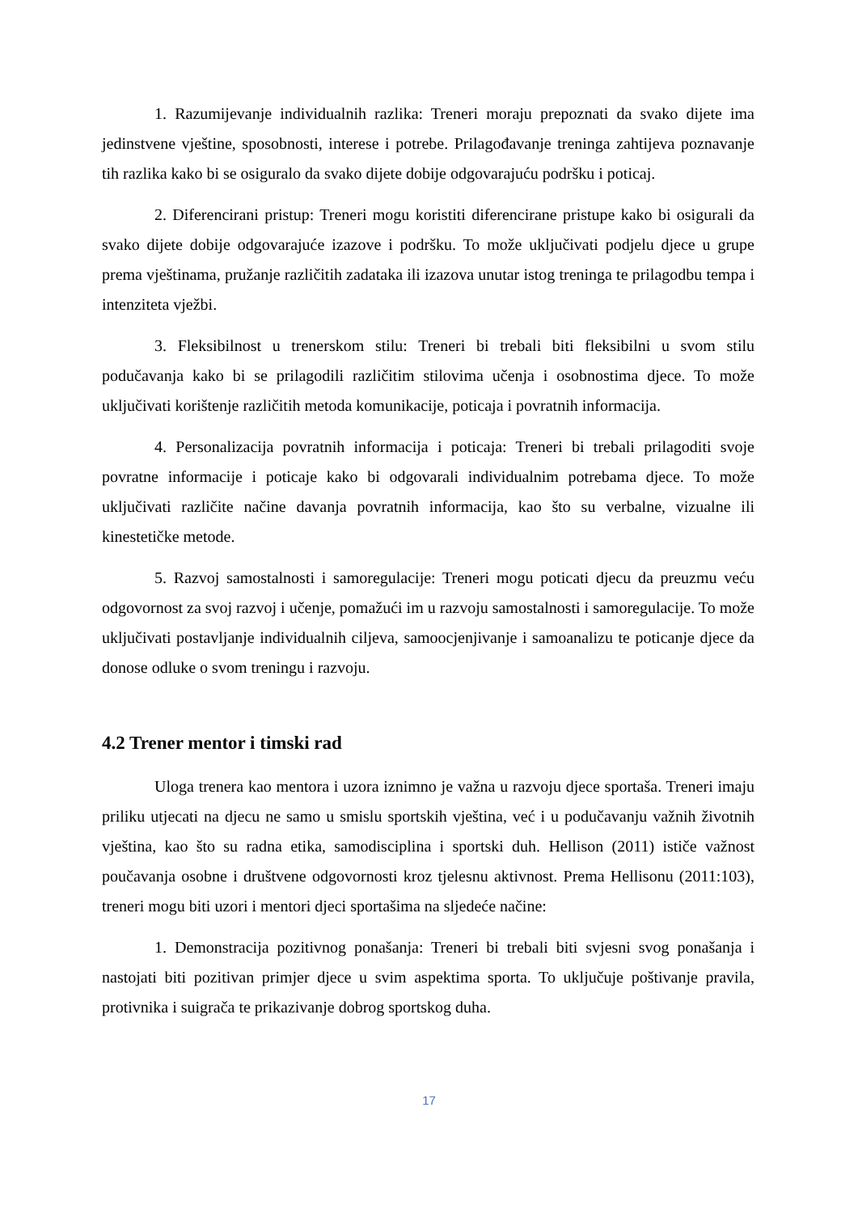1. Razumijevanje individualnih razlika: Treneri moraju prepoznati da svako dijete ima jedinstvene vještine, sposobnosti, interese i potrebe. Prilagođavanje treninga zahtijeva poznavanje tih razlika kako bi se osiguralo da svako dijete dobije odgovarajuću podršku i poticaj.
2. Diferencirani pristup: Treneri mogu koristiti diferencirane pristupe kako bi osigurali da svako dijete dobije odgovarajuće izazove i podršku. To može uključivati podjelu djece u grupe prema vještinama, pružanje različitih zadataka ili izazova unutar istog treninga te prilagodbu tempa i intenziteta vježbi.
3. Fleksibilnost u trenerskom stilu: Treneri bi trebali biti fleksibilni u svom stilu podučavanja kako bi se prilagodili različitim stilovima učenja i osobnostima djece. To može uključivati korištenje različitih metoda komunikacije, poticaja i povratnih informacija.
4. Personalizacija povratnih informacija i poticaja: Treneri bi trebali prilagoditi svoje povratne informacije i poticaje kako bi odgovarali individualnim potrebama djece. To može uključivati različite načine davanja povratnih informacija, kao što su verbalne, vizualne ili kinestetičke metode.
5. Razvoj samostalnosti i samoregulacije: Treneri mogu poticati djecu da preuzmu veću odgovornost za svoj razvoj i učenje, pomažući im u razvoju samostalnosti i samoregulacije. To može uključivati postavljanje individualnih ciljeva, samoocjenjivanje i samoanalizu te poticanje djece da donose odluke o svom treningu i razvoju.
4.2 Trener mentor i timski rad
Uloga trenera kao mentora i uzora iznimno je važna u razvoju djece sportaša. Treneri imaju priliku utjecati na djecu ne samo u smislu sportskih vještina, već i u podučavanju važnih životnih vještina, kao što su radna etika, samodisciplina i sportski duh. Hellison (2011) ističe važnost poučavanja osobne i društvene odgovornosti kroz tjelesnu aktivnost. Prema Hellisonu (2011:103), treneri mogu biti uzori i mentori djeci sportašima na sljedeće načine:
1. Demonstracija pozitivnog ponašanja: Treneri bi trebali biti svjesni svog ponašanja i nastojati biti pozitivan primjer djece u svim aspektima sporta. To uključuje poštivanje pravila, protivnika i suigrača te prikazivanje dobrog sportskog duha.
17